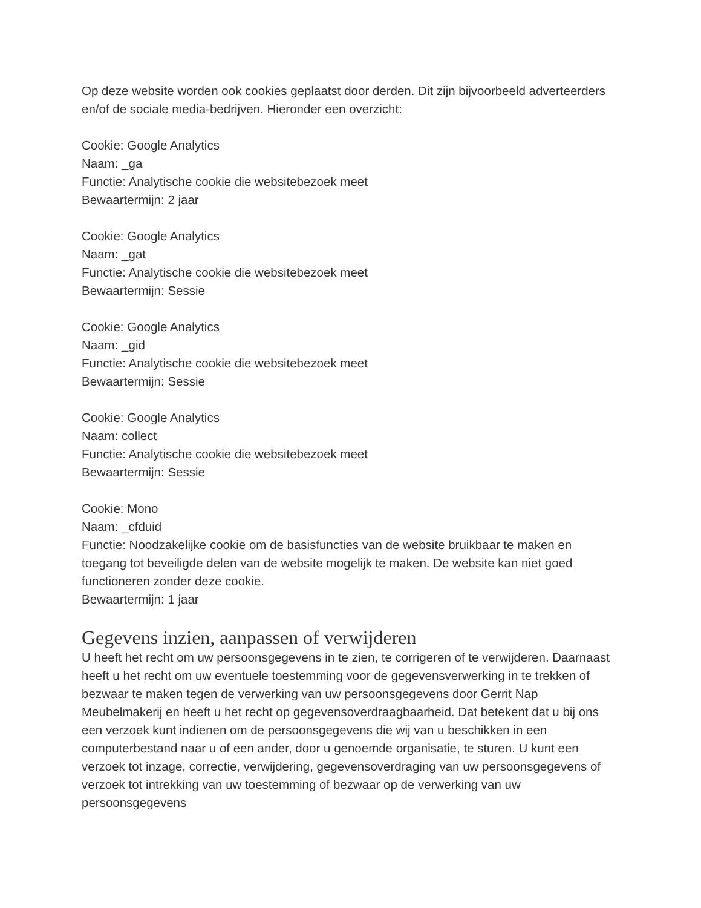Op deze website worden ook cookies geplaatst door derden. Dit zijn bijvoorbeeld adverteerders en/of de sociale media-bedrijven. Hieronder een overzicht:
Cookie: Google Analytics
Naam: _ga
Functie: Analytische cookie die websitebezoek meet
Bewaartermijn: 2 jaar
Cookie: Google Analytics
Naam: _gat
Functie: Analytische cookie die websitebezoek meet
Bewaartermijn: Sessie
Cookie: Google Analytics
Naam: _gid
Functie: Analytische cookie die websitebezoek meet
Bewaartermijn: Sessie
Cookie: Google Analytics
Naam: collect
Functie: Analytische cookie die websitebezoek meet
Bewaartermijn: Sessie
Cookie: Mono
Naam: _cfduid
Functie: Noodzakelijke cookie om de basisfuncties van de website bruikbaar te maken en toegang tot beveiligde delen van de website mogelijk te maken. De website kan niet goed functioneren zonder deze cookie.
Bewaartermijn: 1 jaar
Gegevens inzien, aanpassen of verwijderen
U heeft het recht om uw persoonsgegevens in te zien, te corrigeren of te verwijderen. Daarnaast heeft u het recht om uw eventuele toestemming voor de gegevensverwerking in te trekken of bezwaar te maken tegen de verwerking van uw persoonsgegevens door Gerrit Nap Meubelmakerij en heeft u het recht op gegevensoverdraagbaarheid. Dat betekent dat u bij ons een verzoek kunt indienen om de persoonsgegevens die wij van u beschikken in een computerbestand naar u of een ander, door u genoemde organisatie, te sturen. U kunt een verzoek tot inzage, correctie, verwijdering, gegevensoverdraging van uw persoonsgegevens of verzoek tot intrekking van uw toestemming of bezwaar op de verwerking van uw persoonsgegevens